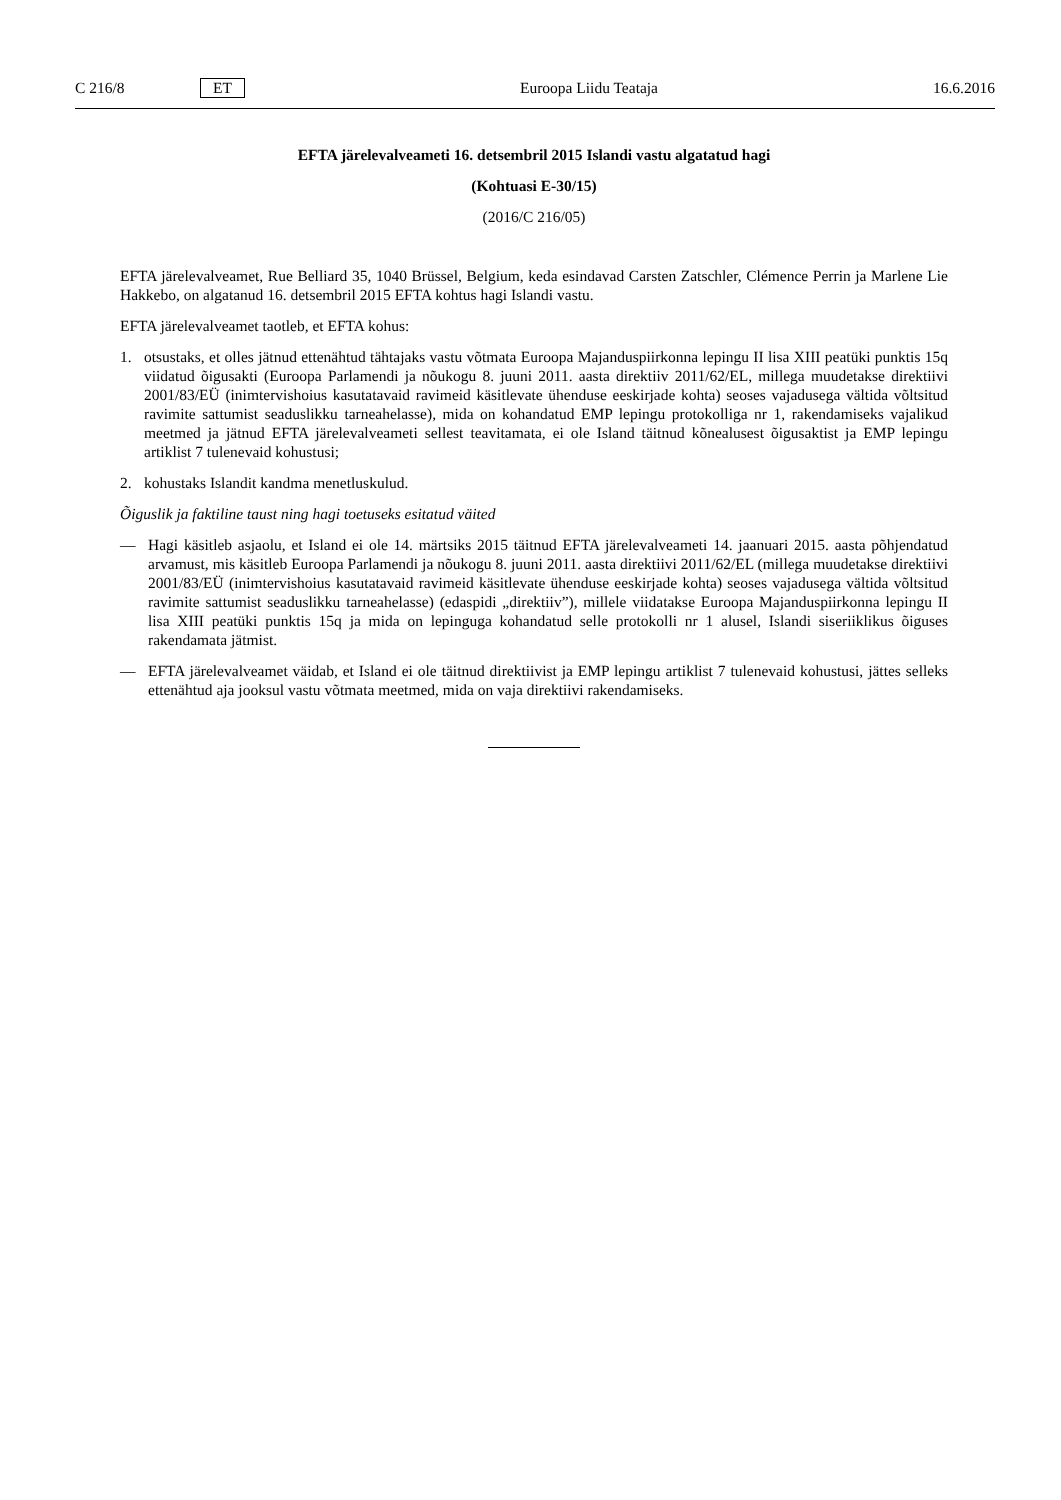C 216/8 ET Euroopa Liidu Teataja 16.6.2016
EFTA järelevalveameti 16. detsembril 2015 Islandi vastu algatatud hagi
(Kohtuasi E-30/15)
(2016/C 216/05)
EFTA järelevalveamet, Rue Belliard 35, 1040 Brüssel, Belgium, keda esindavad Carsten Zatschler, Clémence Perrin ja Marlene Lie Hakkebo, on algatanud 16. detsembril 2015 EFTA kohtus hagi Islandi vastu.
EFTA järelevalveamet taotleb, et EFTA kohus:
1. otsustaks, et olles jätnud ettenähtud tähtajaks vastu võtmata Euroopa Majanduspiirkonna lepingu II lisa XIII peatüki punktis 15q viidatud õigusakti (Euroopa Parlamendi ja nõukogu 8. juuni 2011. aasta direktiiv 2011/62/EL, millega muudetakse direktiivi 2001/83/EÜ (inimtervishoius kasutatavaid ravimeid käsitlevate ühenduse eeskirjade kohta) seoses vajadusega vältida võltsitud ravimite sattumist seaduslikku tarneahelasse), mida on kohandatud EMP lepingu protokolliga nr 1, rakendamiseks vajalikud meetmed ja jätnud EFTA järelevalveameti sellest teavitamata, ei ole Island täitnud kõnealusest õigusaktist ja EMP lepingu artiklist 7 tulenevaid kohustusi;
2. kohustaks Islandit kandma menetluskulud.
Õiguslik ja faktiline taust ning hagi toetuseks esitatud väited
— Hagi käsitleb asjaolu, et Island ei ole 14. märtsiks 2015 täitnud EFTA järelevalveameti 14. jaanuari 2015. aasta põhjendatud arvamust, mis käsitleb Euroopa Parlamendi ja nõukogu 8. juuni 2011. aasta direktiivi 2011/62/EL (millega muudetakse direktiivi 2001/83/EÜ (inimtervishoius kasutatavaid ravimeid käsitlevate ühenduse eeskirjade kohta) seoses vajadusega vältida võltsitud ravimite sattumist seaduslikku tarneahelasse) (edaspidi „direktiiv”), millele viidatakse Euroopa Majanduspiirkonna lepingu II lisa XIII peatüki punktis 15q ja mida on lepinguga kohandatud selle protokolli nr 1 alusel, Islandi siseriiklikus õiguses rakendamata jätmist.
— EFTA järelevalveamet väidab, et Island ei ole täitnud direktiivist ja EMP lepingu artiklist 7 tulenevaid kohustusi, jättes selleks ettenähtud aja jooksul vastu võtmata meetmed, mida on vaja direktiivi rakendamiseks.